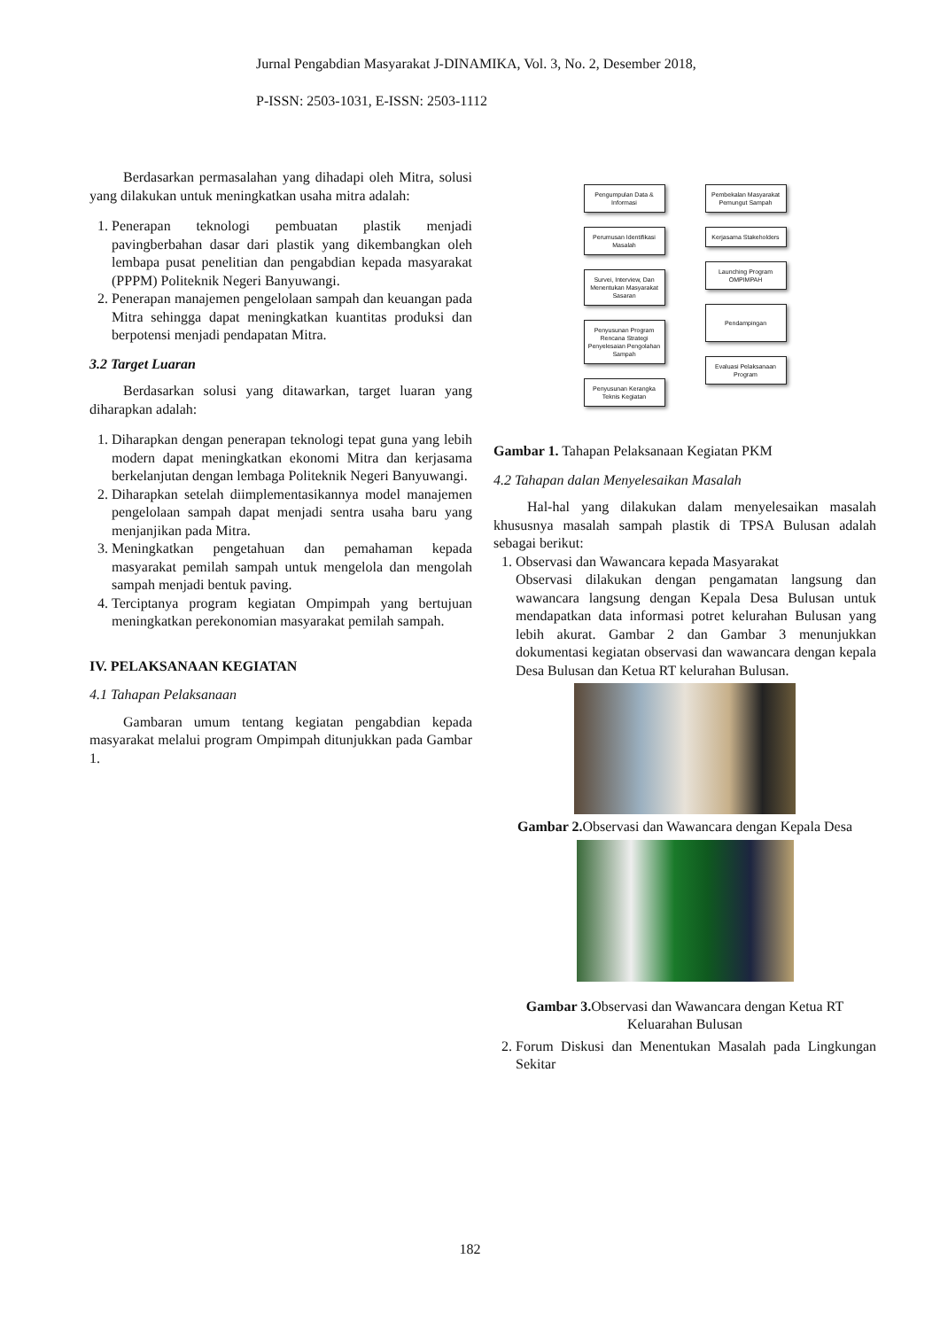Jurnal Pengabdian Masyarakat J-DINAMIKA, Vol. 3, No. 2, Desember 2018,
P-ISSN: 2503-1031, E-ISSN: 2503-1112
Berdasarkan permasalahan yang dihadapi oleh Mitra, solusi yang dilakukan untuk meningkatkan usaha mitra adalah:
1. Penerapan teknologi pembuatan plastik menjadi pavingberbahan dasar dari plastik yang dikembangkan oleh lembapa pusat penelitian dan pengabdian kepada masyarakat (PPPM) Politeknik Negeri Banyuwangi.
2. Penerapan manajemen pengelolaan sampah dan keuangan pada Mitra sehingga dapat meningkatkan kuantitas produksi dan berpotensi menjadi pendapatan Mitra.
3.2 Target Luaran
Berdasarkan solusi yang ditawarkan, target luaran yang diharapkan adalah:
1. Diharapkan dengan penerapan teknologi tepat guna yang lebih modern dapat meningkatkan ekonomi Mitra dan kerjasama berkelanjutan dengan lembaga Politeknik Negeri Banyuwangi.
2. Diharapkan setelah diimplementasikannya model manajemen pengelolaan sampah dapat menjadi sentra usaha baru yang menjanjikan pada Mitra.
3. Meningkatkan pengetahuan dan pemahaman kepada masyarakat pemilah sampah untuk mengelola dan mengolah sampah menjadi bentuk paving.
4. Terciptanya program kegiatan Ompimpah yang bertujuan meningkatkan perekonomian masyarakat pemilah sampah.
IV. PELAKSANAAN KEGIATAN
4.1 Tahapan Pelaksanaan
Gambaran umum tentang kegiatan pengabdian kepada masyarakat melalui program Ompimpah ditunjukkan pada Gambar 1.
Pengumpulan Data & Informasi
Perumusan Identifikasi Masalah
Survei, Interview, Dan Menentukan Masyarakat Sasaran
Penyusunan Program Rencana Strategi Penyelesaian Pengolahan Sampah
Penyusunan Kerangka Teknis Kegiatan
Pembekalan Masyarakat Pemungut Sampah
Kerjasama Stakeholders
Launching Program OMPIMPAH
Pendampingan
Evaluasi Pelaksanaan Program
Gambar 1. Tahapan Pelaksanaan Kegiatan PKM
4.2 Tahapan dalan Menyelesaikan Masalah
Hal-hal yang dilakukan dalam menyelesaikan masalah khususnya masalah sampah plastik di TPSA Bulusan adalah sebagai berikut:
1. Observasi dan Wawancara kepada Masyarakat
Observasi dilakukan dengan pengamatan langsung dan wawancara langsung dengan Kepala Desa Bulusan untuk mendapatkan data informasi potret kelurahan Bulusan yang lebih akurat. Gambar 2 dan Gambar 3 menunjukkan dokumentasi kegiatan observasi dan wawancara dengan kepala Desa Bulusan dan Ketua RT kelurahan Bulusan.
Gambar 2. Observasi dan Wawancara dengan Kepala Desa
Gambar 3. Observasi dan Wawancara dengan Ketua RT
Keluarahan Bulusan
2. Forum Diskusi dan Menentukan Masalah pada Lingkungan Sekitar
182